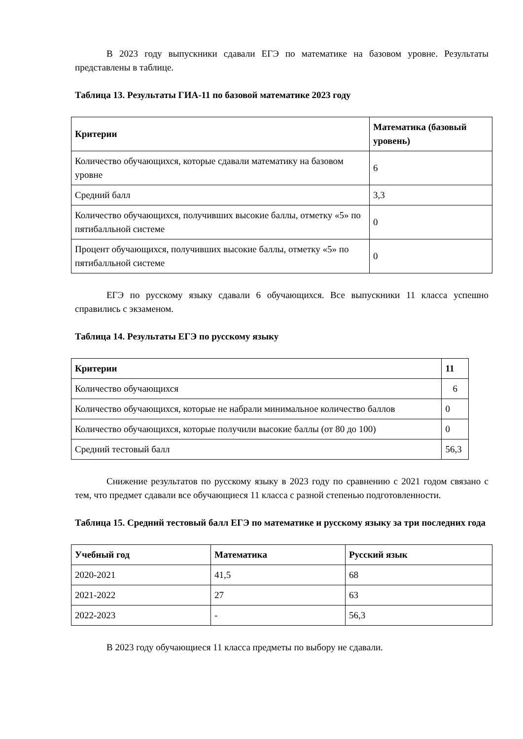В 2023 году выпускники сдавали ЕГЭ по математике на базовом уровне. Результаты представлены в таблице.
Таблица 13. Результаты ГИА-11 по базовой математике 2023 году
| Критерии | Математика (базовый уровень) |
| --- | --- |
| Количество обучающихся, которые сдавали математику на базовом уровне | 6 |
| Средний балл | 3,3 |
| Количество обучающихся, получивших высокие баллы, отметку «5» по пятибалльной системе | 0 |
| Процент обучающихся, получивших высокие баллы, отметку «5» по пятибалльной системе | 0 |
ЕГЭ по русскому языку сдавали 6 обучающихся. Все выпускники 11 класса успешно справились с экзаменом.
Таблица 14. Результаты ЕГЭ по русскому языку
| Критерии | 11 |
| --- | --- |
| Количество обучающихся | 6 |
| Количество обучающихся, которые не набрали минимальное количество баллов | 0 |
| Количество обучающихся, которые получили высокие баллы (от 80 до 100) | 0 |
| Средний тестовый балл | 56,3 |
Снижение результатов по русскому языку в 2023 году по сравнению с 2021 годом связано с тем, что предмет сдавали все обучающиеся 11 класса с разной степенью подготовленности.
Таблица 15. Средний тестовый балл ЕГЭ по математике и русскому языку за три последних года
| Учебный год | Математика | Русский язык |
| --- | --- | --- |
| 2020-2021 | 41,5 | 68 |
| 2021-2022 | 27 | 63 |
| 2022-2023 | - | 56,3 |
В 2023 году обучающиеся 11 класса предметы по выбору не сдавали.